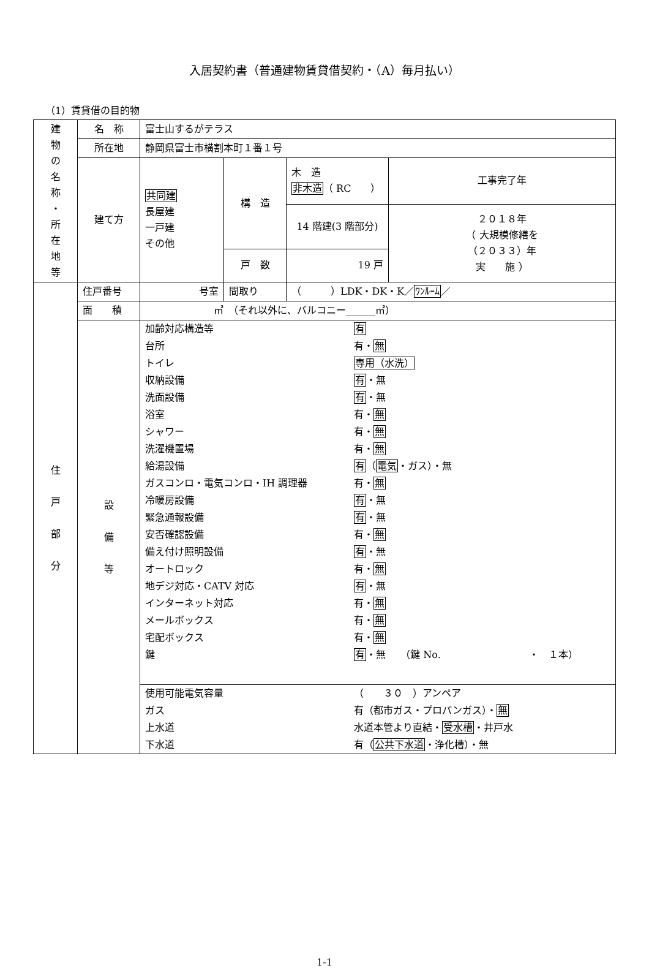入居契約書（普通建物賃貸借契約・（A）毎月払い）
（1）賃貸借の目的物
| 建 物 の 名 称 ・ 所 在 地 等 | 名 称 | 富士山するがテラス | | | |
| | 所在地 | 静岡県富士市横割本町１番１号 | | | |
| | 建て方 | 共同建 長屋建 一戸建 その他 | 構 造 | 木 造 非木造 （ RC ） | 工事完了年 |
| | | | | 14 階建(3 階部分) | ２０１８年 （ 大規模修繕を （２０３３）年 実 施 ） |
| | | | 戸 数 | 19 戸 | |
| 住 戸 部 分 | 住戸番号 | 号室 | 間取り | （ ）LDK・DK・K／ ﾜﾝﾙｰﾑ ／ | |
| | 面 積 | ㎡ （それ以外に、バルコニー______㎡） | | | |
| | 設 備 等 | / 加齢対応構造等 / 有 / / 台所 / 有・ 無 / / トイレ / 専用（水洗） / / 収納設備 / 有 ・無 / / 洗面設備 / 有 ・無 / / 浴室 / 有・ 無 / / シャワー / 有・ 無 / / 洗濯機置場 / 有・ 無 / / 給湯設備 / 有 （ 電気 ・ガス）・無 / / ガスコンロ・電気コンロ・IH 調理器 / 有・ 無 / / 冷暖房設備 / 有 ・無 / / 緊急通報設備 / 有 ・無 / / 安否確認設備 / 有・ 無 / / 備え付け照明設備 / 有 ・無 / / オートロック / 有・ 無 / / 地デジ対応・CATV 対応 / 有 ・無 / / インターネット対応 / 有・ 無 / / メールボックス / 有・ 無 / / 宅配ボックス / 有・ 無 / / 鍵 / 有 ・無 （鍵 No. ・ １本） / | | | |
| | | / 使用可能電気容量 / （ ３０ ）アンペア / / ガス / 有（都市ガス・プロパンガス）・ 無 / / 上水道 / 水道本管より直結・ 受水槽 ・井戸水 / / 下水道 / 有（ 公共下水道 ・浄化槽）・無 / | | | |
1-1